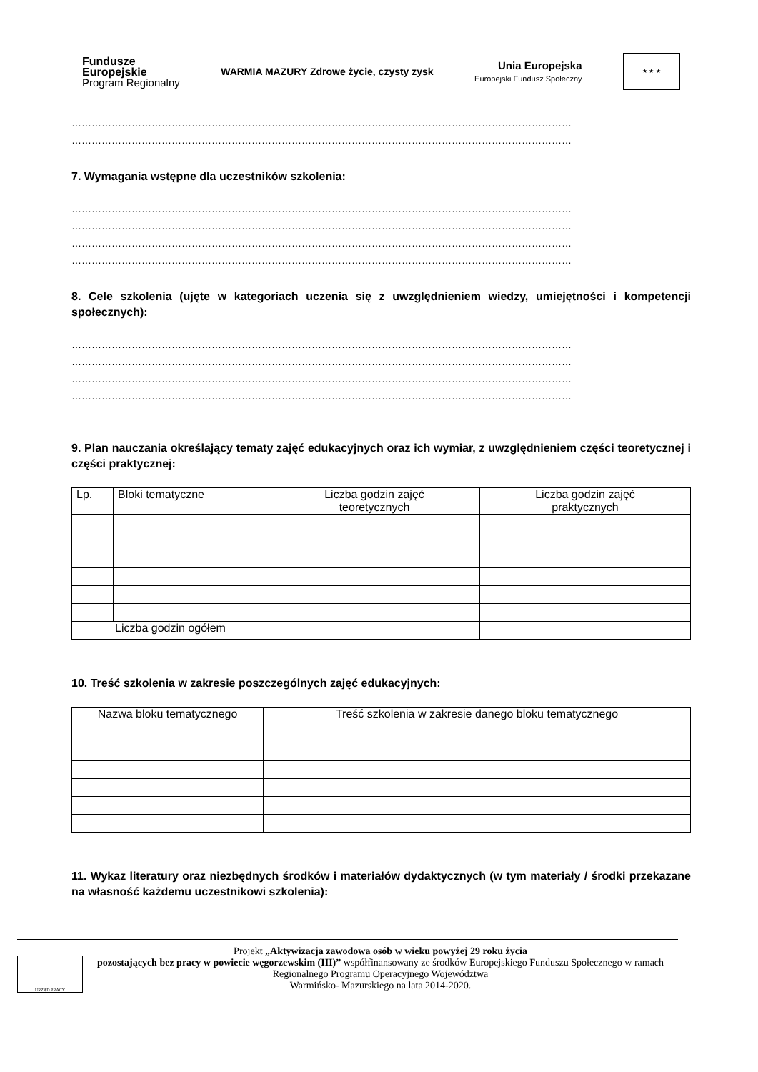Fundusze
Europejskie
Program Regionalny
WARMIA MAZURY Zdrowe życie, czysty zysk
Unia Europejska
Europejski Fundusz Społeczny
★ ★ ★
……………………………………………………………………………………………………………………………………
……………………………………………………………………………………………………………………………………
7. Wymagania wstępne dla uczestników szkolenia:
……………………………………………………………………………………………………………………………………
……………………………………………………………………………………………………………………………………
……………………………………………………………………………………………………………………………………
……………………………………………………………………………………………………………………………………
8. Cele szkolenia (ujęte w kategoriach uczenia się z uwzględnieniem wiedzy, umiejętności i kompetencji społecznych):
……………………………………………………………………………………………………………………………………
……………………………………………………………………………………………………………………………………
……………………………………………………………………………………………………………………………………
……………………………………………………………………………………………………………………………………
9. Plan nauczania określający tematy zajęć edukacyjnych oraz ich wymiar, z uwzględnieniem części teoretycznej i części praktycznej:
| Lp. | Bloki tematyczne | Liczba godzin zajęć teoretycznych | Liczba godzin zajęć praktycznych |
| --- | --- | --- | --- |
| Liczba godzin ogółem | | | |
10. Treść szkolenia w zakresie poszczególnych zajęć edukacyjnych:
| Nazwa bloku tematycznego | Treść szkolenia w zakresie danego bloku tematycznego |
| --- | --- |
11. Wykaz literatury oraz niezbędnych środków i materiałów dydaktycznych (w tym materiały / środki przekazane na własność każdemu uczestnikowi szkolenia):
URZĄD PRACY
Projekt „Aktywizacja zawodowa osób w wieku powyżej 29 roku życia
pozostających bez pracy w powiecie węgorzewskim (III)” współfinansowany ze środków Europejskiego Funduszu Społecznego w ramach Regionalnego Programu Operacyjnego Województwa
Warmińsko- Mazurskiego na lata 2014-2020.